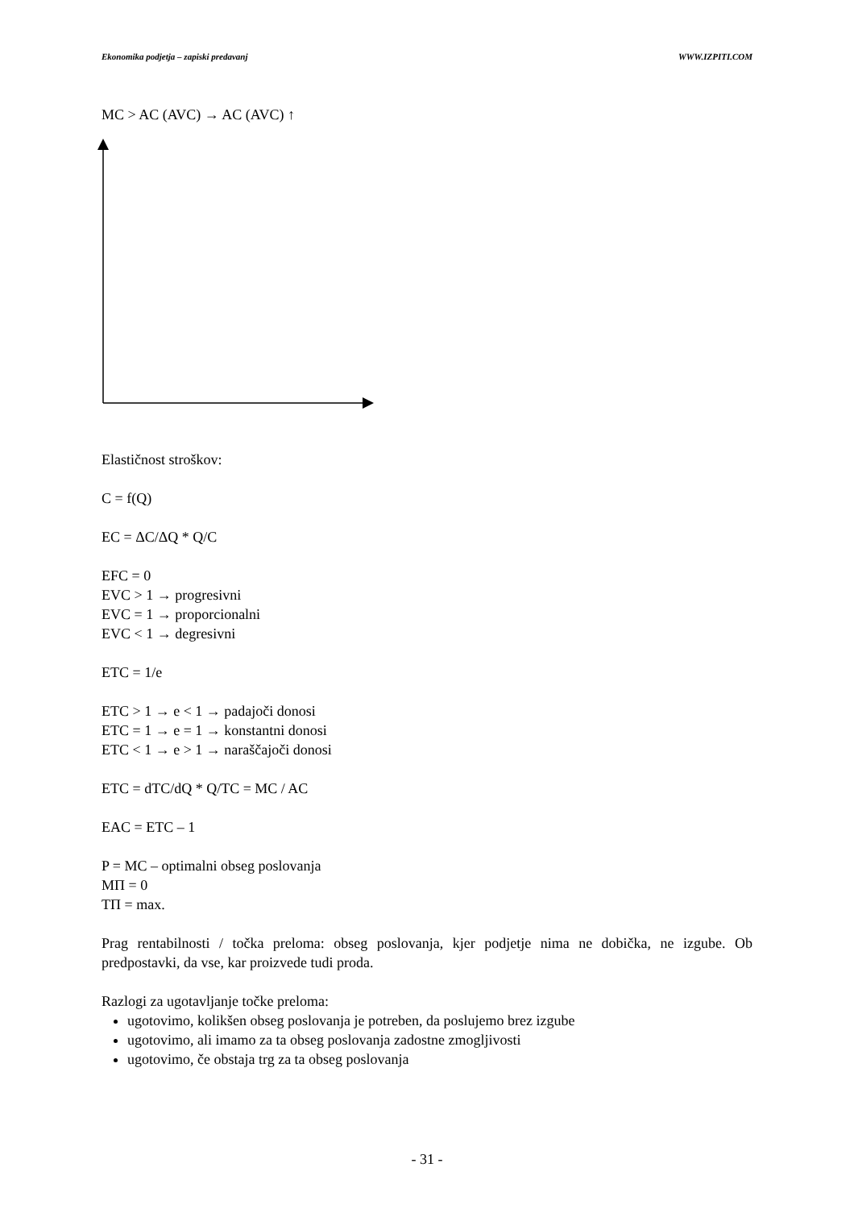Ekonomika podjetja – zapiski predavanj WWW.IZPITI.COM
MC > AC (AVC) → AC (AVC) ↑
Elastičnost stroškov:
C = f(Q)
EC = ΔC/ΔQ * Q/C
EFC = 0
EVC > 1 → progresivni
EVC = 1 → proporcionalni
EVC < 1 → degresivni
ETC = 1/e
ETC > 1 → e < 1 → padajoči donosi
ETC = 1 → e = 1 → konstantni donosi
ETC < 1 → e > 1 → naraščajoči donosi
ETC = dTC/dQ * Q/TC = MC / AC
EAC = ETC – 1
P = MC – optimalni obseg poslovanja
MΠ = 0
TΠ = max.
Prag rentabilnosti / točka preloma: obseg poslovanja, kjer podjetje nima ne dobička, ne izgube. Ob predpostavki, da vse, kar proizvede tudi proda.
Razlogi za ugotavljanje točke preloma:
ugotovimo, kolikšen obseg poslovanja je potreben, da poslujemo brez izgube
ugotovimo, ali imamo za ta obseg poslovanja zadostne zmogljivosti
ugotovimo, če obstaja trg za ta obseg poslovanja
- 31 -